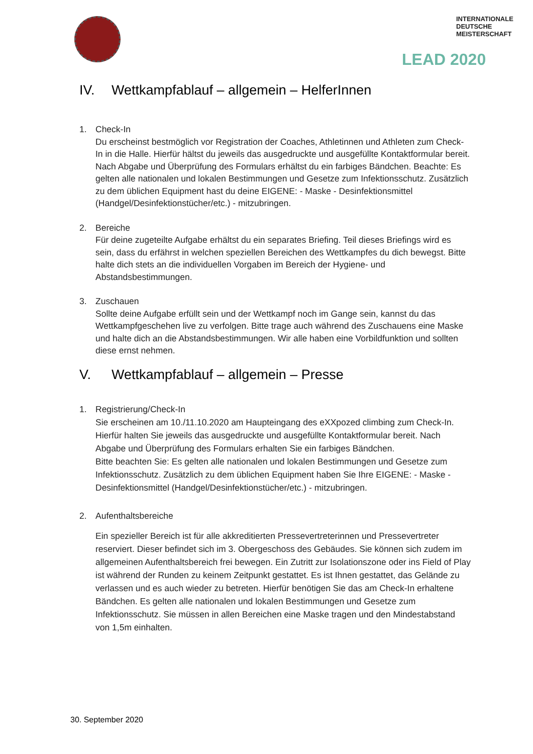INTERNATIONALE
DEUTSCHE
MEISTERSCHAFT
LEAD 2020
IV. Wettkampfablauf – allgemein – HelferInnen
1. Check-In
Du erscheinst bestmöglich vor Registration der Coaches, Athletinnen und Athleten zum Check-In in die Halle. Hierfür hältst du jeweils das ausgedruckte und ausgefüllte Kontaktformular bereit. Nach Abgabe und Überprüfung des Formulars erhältst du ein farbiges Bändchen. Beachte: Es gelten alle nationalen und lokalen Bestimmungen und Gesetze zum Infektionsschutz. Zusätzlich zu dem üblichen Equipment hast du deine EIGENE: - Maske - Desinfektionsmittel (Handgel/Desinfektionstücher/etc.) - mitzubringen.
2. Bereiche
Für deine zugeteilte Aufgabe erhältst du ein separates Briefing. Teil dieses Briefings wird es sein, dass du erfährst in welchen speziellen Bereichen des Wettkampfes du dich bewegst. Bitte halte dich stets an die individuellen Vorgaben im Bereich der Hygiene- und Abstandsbestimmungen.
3. Zuschauen
Sollte deine Aufgabe erfüllt sein und der Wettkampf noch im Gange sein, kannst du das Wettkampfgeschehen live zu verfolgen. Bitte trage auch während des Zuschauens eine Maske und halte dich an die Abstandsbestimmungen. Wir alle haben eine Vorbildfunktion und sollten diese ernst nehmen.
V. Wettkampfablauf – allgemein – Presse
1. Registrierung/Check-In
Sie erscheinen am 10./11.10.2020 am Haupteingang des eXXpozed climbing zum Check-In. Hierfür halten Sie jeweils das ausgedruckte und ausgefüllte Kontaktformular bereit. Nach Abgabe und Überprüfung des Formulars erhalten Sie ein farbiges Bändchen.
Bitte beachten Sie: Es gelten alle nationalen und lokalen Bestimmungen und Gesetze zum Infektionsschutz. Zusätzlich zu dem üblichen Equipment haben Sie Ihre EIGENE: - Maske - Desinfektionsmittel (Handgel/Desinfektionstücher/etc.) - mitzubringen.
2. Aufenthaltsbereiche
Ein spezieller Bereich ist für alle akkreditierten Pressevertreterinnen und Pressevertreter reserviert. Dieser befindet sich im 3. Obergeschoss des Gebäudes. Sie können sich zudem im allgemeinen Aufenthaltsbereich frei bewegen. Ein Zutritt zur Isolationszone oder ins Field of Play ist während der Runden zu keinem Zeitpunkt gestattet. Es ist Ihnen gestattet, das Gelände zu verlassen und es auch wieder zu betreten. Hierfür benötigen Sie das am Check-In erhaltene Bändchen. Es gelten alle nationalen und lokalen Bestimmungen und Gesetze zum Infektionsschutz. Sie müssen in allen Bereichen eine Maske tragen und den Mindestabstand von 1,5m einhalten.
30. September 2020